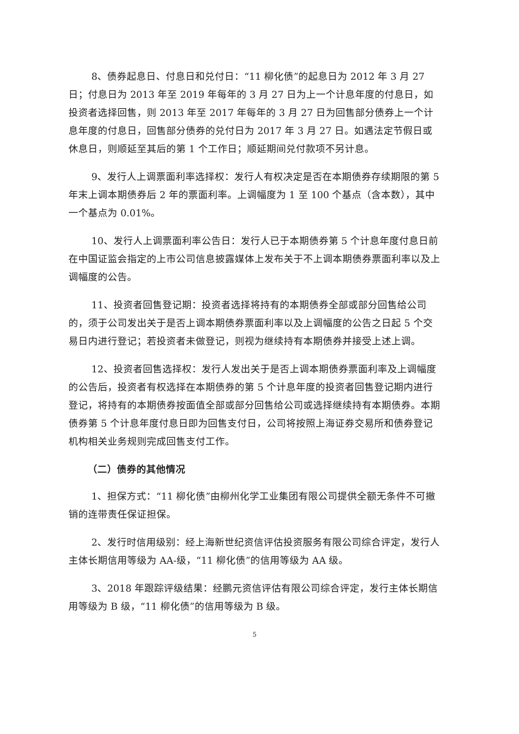8、债券起息日、付息日和兑付日：“11 柳化债”的起息日为 2012 年 3 月 27 日；付息日为 2013 年至 2019 年每年的 3 月 27 日为上一个计息年度的付息日，如投资者选择回售，则 2013 年至 2017 年每年的 3 月 27 日为回售部分债券上一个计息年度的付息日，回售部分债券的兑付日为 2017 年 3 月 27 日。如遇法定节假日或休息日，则顺延至其后的第 1 个工作日；顺延期间兑付款项不另计息。
9、发行人上调票面利率选择权：发行人有权决定是否在本期债券存续期限的第 5 年末上调本期债券后 2 年的票面利率。上调幅度为 1 至 100 个基点（含本数），其中一个基点为 0.01%。
10、发行人上调票面利率公告日：发行人已于本期债券第 5 个计息年度付息日前在中国证监会指定的上市公司信息披露媒体上发布关于不上调本期债券票面利率以及上调幅度的公告。
11、投资者回售登记期：投资者选择将持有的本期债券全部或部分回售给公司的，须于公司发出关于是否上调本期债券票面利率以及上调幅度的公告之日起 5 个交易日内进行登记；若投资者未做登记，则视为继续持有本期债券并接受上述上调。
12、投资者回售选择权：发行人发出关于是否上调本期债券票面利率及上调幅度的公告后，投资者有权选择在本期债券的第 5 个计息年度的投资者回售登记期内进行登记，将持有的本期债券按面值全部或部分回售给公司或选择继续持有本期债券。本期债券第 5 个计息年度付息日即为回售支付日，公司将按照上海证券交易所和债券登记机构相关业务规则完成回售支付工作。
（二）债券的其他情况
1、担保方式：“11 柳化债”由柳州化学工业集团有限公司提供全额无条件不可撤销的连带责任保证担保。
2、发行时信用级别：经上海新世纪资信评估投资服务有限公司综合评定，发行人主体长期信用等级为 AA-级，“11 柳化债”的信用等级为 AA 级。
3、2018 年跟踪评级结果：经鹏元资信评估有限公司综合评定，发行主体长期信用等级为 B 级，“11 柳化债”的信用等级为 B 级。
5